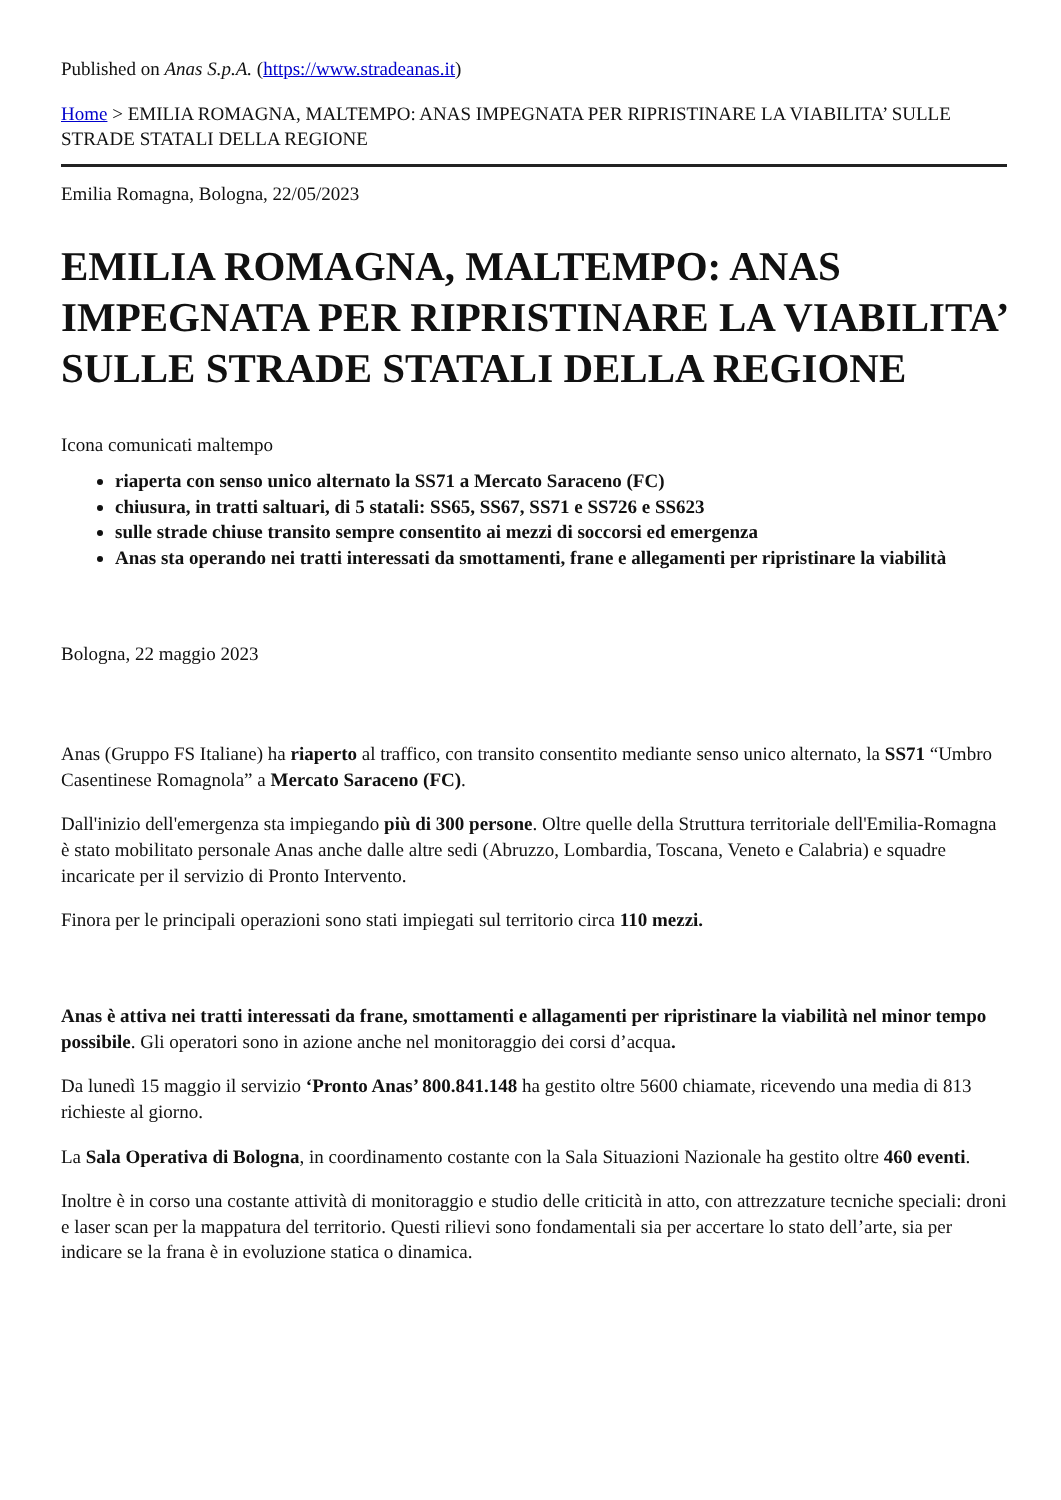Published on Anas S.p.A. (https://www.stradeanas.it)
Home > EMILIA ROMAGNA, MALTEMPO: ANAS IMPEGNATA PER RIPRISTINARE LA VIABILITA’ SULLE STRADE STATALI DELLA REGIONE
Emilia Romagna, Bologna, 22/05/2023
EMILIA ROMAGNA, MALTEMPO: ANAS IMPEGNATA PER RIPRISTINARE LA VIABILITA’ SULLE STRADE STATALI DELLA REGIONE
Icona comunicati maltempo
riaperta con senso unico alternato la SS71 a Mercato Saraceno (FC)
chiusura, in tratti saltuari, di 5 statali: SS65, SS67, SS71 e SS726 e SS623
sulle strade chiuse transito sempre consentito ai mezzi di soccorsi ed emergenza
Anas sta operando nei tratti interessati da smottamenti, frane e allegamenti per ripristinare la viabilità
Bologna, 22 maggio 2023
Anas (Gruppo FS Italiane) ha riaperto al traffico, con transito consentito mediante senso unico alternato, la SS71 “Umbro Casentinese Romagnola” a Mercato Saraceno (FC).
Dall'inizio dell'emergenza sta impiegando più di 300 persone. Oltre quelle della Struttura territoriale dell'Emilia-Romagna è stato mobilitato personale Anas anche dalle altre sedi (Abruzzo, Lombardia, Toscana, Veneto e Calabria) e squadre incaricate per il servizio di Pronto Intervento.
Finora per le principali operazioni sono stati impiegati sul territorio circa 110 mezzi.
Anas è attiva nei tratti interessati da frane, smottamenti e allagamenti per ripristinare la viabilità nel minor tempo possibile. Gli operatori sono in azione anche nel monitoraggio dei corsi d’acqua.
Da lunedì 15 maggio il servizio ‘Pronto Anas’ 800.841.148 ha gestito oltre 5600 chiamate, ricevendo una media di 813 richieste al giorno.
La Sala Operativa di Bologna, in coordinamento costante con la Sala Situazioni Nazionale ha gestito oltre 460 eventi.
Inoltre è in corso una costante attività di monitoraggio e studio delle criticità in atto, con attrezzature tecniche speciali: droni e laser scan per la mappatura del territorio. Questi rilievi sono fondamentali sia per accertare lo stato dell’arte, sia per indicare se la frana è in evoluzione statica o dinamica.